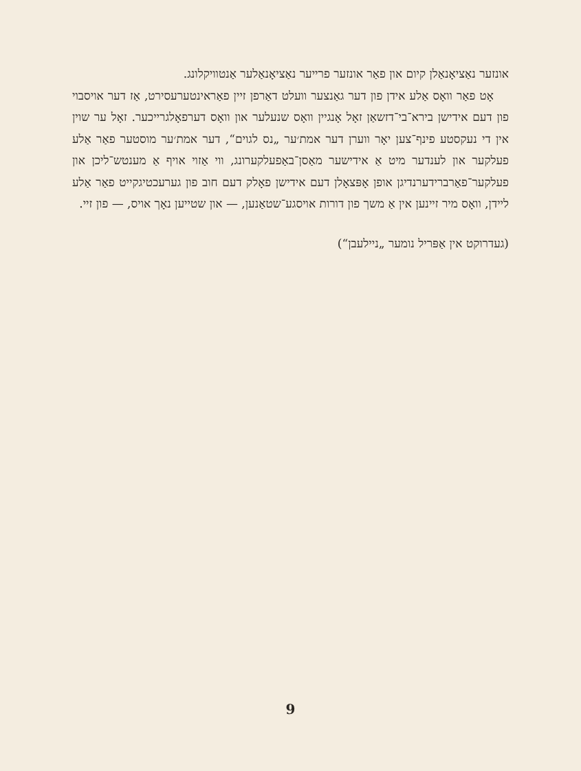אונזער נאַציאָנאַלן קיום און פאַר אונזער פרייער נאַציאָנאַלער אַנטוויקלונג.
אָט פאַר וואָס אַלע אידן פון דער גאַנצער וועלט דאַרפן זיין פאַראינטערעסירט, אַז דער אויסבוי פון דעם אידישן בירא־בי־דזשאַן זאָל אָנגיין וואָס שנעלער און וואָס דערפאָלגרייכער. זאָל ער שוין אין די נעקסטע פינף־צען יאָר ווערן דער אמת׳ער „נס לגוים“, דער אמת׳ער מוסטער פאַר אַלע פעלקער און לענדער מיט אַ אידישער מאַסן־באַפעלקערונג, ווי אַזוי אויף אַ מענטש־ליכן און פעלקער־פאַרברידערנדיגן אופן אָפּצאָלן דעם אידישן פאָלק דעם חוב פון גערעכטיגקייט פאַר אַלע ליידן, וואָס מיר זיינען אין אַ משך פון דורות אויסגע־שטאַנען, — און שטייען נאָך אויס, — פון זיי.
(געדרוקט אין אַפּריל נומער „ניילעבן“)
9